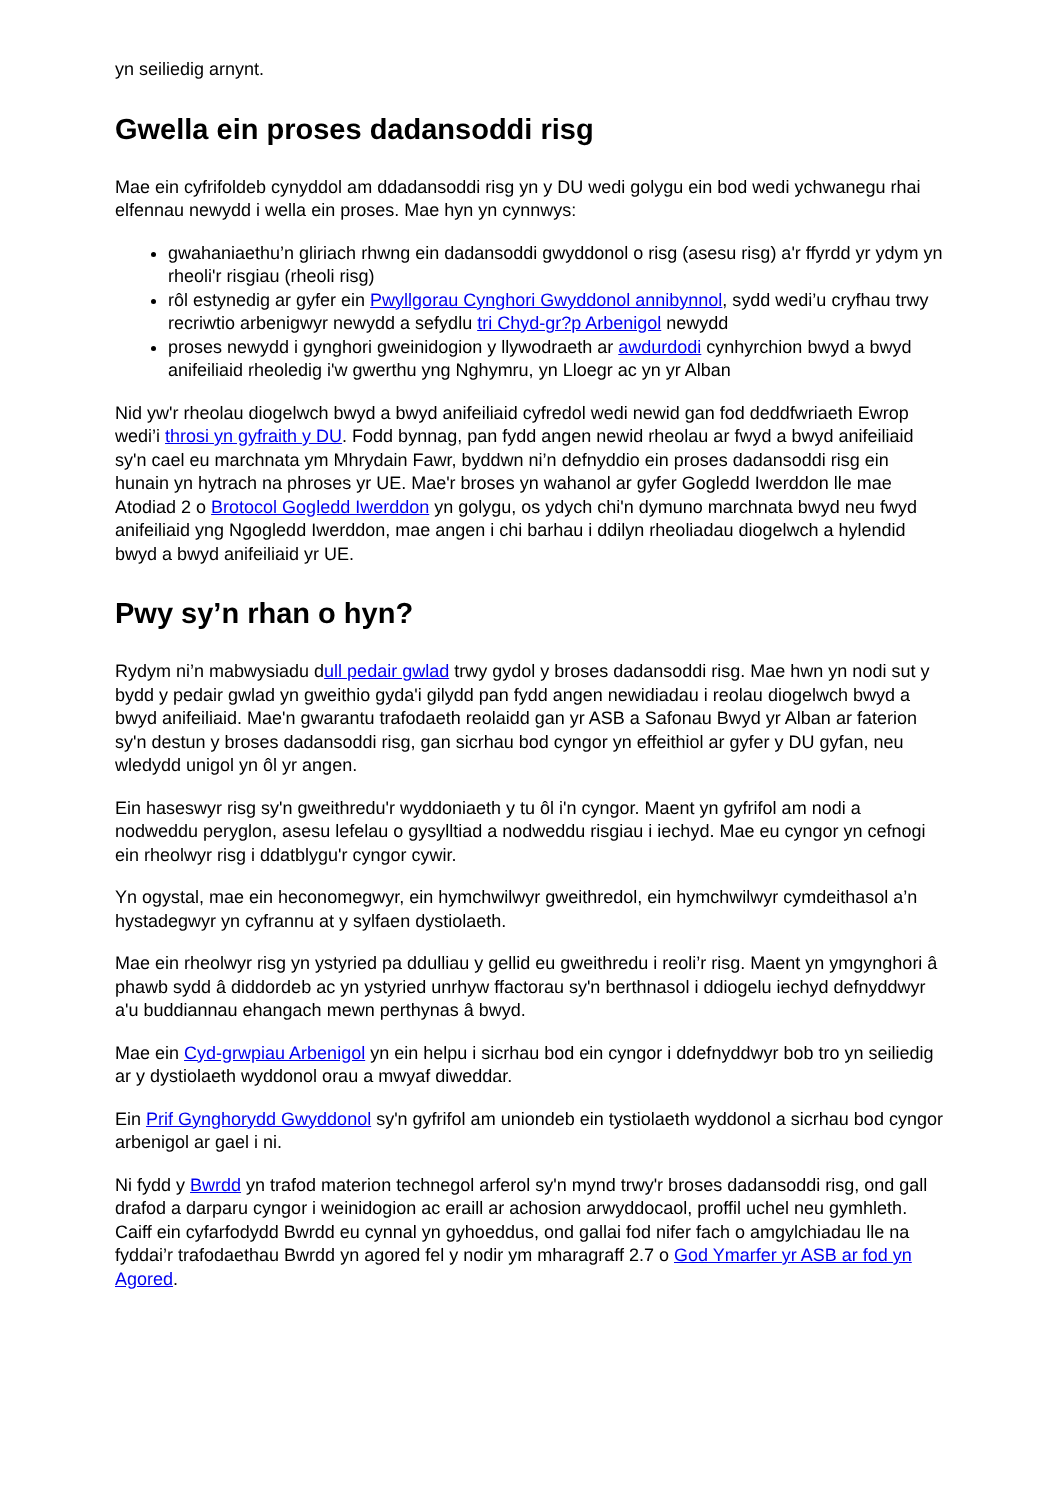yn seiliedig arnynt.
Gwella ein proses dadansoddi risg
Mae ein cyfrifoldeb cynyddol am ddadansoddi risg yn y DU wedi golygu ein bod wedi ychwanegu rhai elfennau newydd i wella ein proses. Mae hyn yn cynnwys:
gwahaniaethu’n gliriach rhwng ein dadansoddi gwyddonol o risg (asesu risg) a'r ffyrdd yr ydym yn rheoli'r risgiau (rheoli risg)
rôl estynedig ar gyfer ein Pwyllgorau Cynghori Gwyddonol annibynnol, sydd wedi’u cryfhau trwy recriwtio arbenigwyr newydd a sefydlu tri Chyd-gr?p Arbenigol newydd
proses newydd i gynghori gweinidogion y llywodraeth ar awdurdodi cynhyrchion bwyd a bwyd anifeiliaid rheoledig i'w gwerthu yng Nghymru, yn Lloegr ac yn yr Alban
Nid yw'r rheolau diogelwch bwyd a bwyd anifeiliaid cyfredol wedi newid gan fod deddfwriaeth Ewrop wedi’i throsi yn gyfraith y DU. Fodd bynnag, pan fydd angen newid rheolau ar fwyd a bwyd anifeiliaid sy'n cael eu marchnata ym Mhrydain Fawr, byddwn ni’n defnyddio ein proses dadansoddi risg ein hunain yn hytrach na phroses yr UE. Mae'r broses yn wahanol ar gyfer Gogledd Iwerddon lle mae Atodiad 2 o Brotocol Gogledd Iwerddon yn golygu, os ydych chi'n dymuno marchnata bwyd neu fwyd anifeiliaid yng Ngogledd Iwerddon, mae angen i chi barhau i ddilyn rheoliadau diogelwch a hylendid bwyd a bwyd anifeiliaid yr UE.
Pwy sy’n rhan o hyn?
Rydym ni’n mabwysiadu dull pedair gwlad trwy gydol y broses dadansoddi risg. Mae hwn yn nodi sut y bydd y pedair gwlad yn gweithio gyda'i gilydd pan fydd angen newidiadau i reolau diogelwch bwyd a bwyd anifeiliaid. Mae'n gwarantu trafodaeth reolaidd gan yr ASB a Safonau Bwyd yr Alban ar faterion sy'n destun y broses dadansoddi risg, gan sicrhau bod cyngor yn effeithiol ar gyfer y DU gyfan, neu wledydd unigol yn ôl yr angen.
Ein haseswyr risg sy'n gweithredu'r wyddoniaeth y tu ôl i'n cyngor. Maent yn gyfrifol am nodi a nodweddu peryglon, asesu lefelau o gysylltiad a nodweddu risgiau i iechyd. Mae eu cyngor yn cefnogi ein rheolwyr risg i ddatblygu'r cyngor cywir.
Yn ogystal, mae ein heconomegwyr, ein hymchwilwyr gweithredol, ein hymchwilwyr cymdeithasol a’n hystadegwyr yn cyfrannu at y sylfaen dystiolaeth.
Mae ein rheolwyr risg yn ystyried pa ddulliau y gellid eu gweithredu i reoli’r risg. Maent yn ymgynghori â phawb sydd â diddordeb ac yn ystyried unrhyw ffactorau sy'n berthnasol i ddiogelu iechyd defnyddwyr a'u buddiannau ehangach mewn perthynas â bwyd.
Mae ein Cyd-grwpiau Arbenigol yn ein helpu i sicrhau bod ein cyngor i ddefnyddwyr bob tro yn seiliedig ar y dystiolaeth wyddonol orau a mwyaf diweddar.
Ein Prif Gynghorydd Gwyddonol sy'n gyfrifol am uniondeb ein tystiolaeth wyddonol a sicrhau bod cyngor arbenigol ar gael i ni.
Ni fydd y Bwrdd yn trafod materion technegol arferol sy'n mynd trwy'r broses dadansoddi risg, ond gall drafod a darparu cyngor i weinidogion ac eraill ar achosion arwyddocaol, proffil uchel neu gymhleth. Caiff ein cyfarfodydd Bwrdd eu cynnal yn gyhoeddus, ond gallai fod nifer fach o amgylchiadau lle na fyddai’r trafodaethau Bwrdd yn agored fel y nodir ym mharagraff 2.7 o God Ymarfer yr ASB ar fod yn Agored.